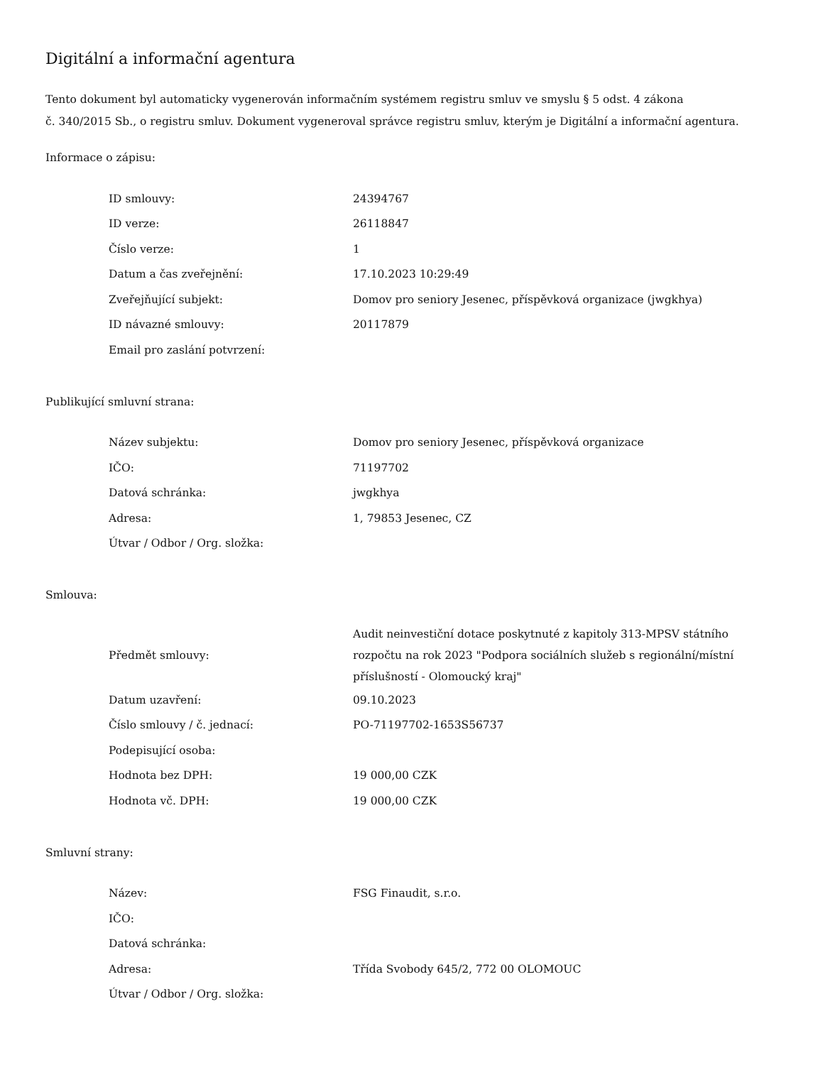Digitální a informační agentura
Tento dokument byl automaticky vygenerován informačním systémem registru smluv ve smyslu § 5 odst. 4 zákona
č. 340/2015 Sb., o registru smluv. Dokument vygeneroval správce registru smluv, kterým je Digitální a informační agentura.
Informace o zápisu:
| ID smlouvy: | 24394767 |
| ID verze: | 26118847 |
| Číslo verze: | 1 |
| Datum a čas zveřejnění: | 17.10.2023 10:29:49 |
| Zveřejňující subjekt: | Domov pro seniory Jesenec, příspěvková organizace (jwgkhya) |
| ID návazné smlouvy: | 20117879 |
| Email pro zaslání potvrzení: | |
Publikující smluvní strana:
| Název subjektu: | Domov pro seniory Jesenec, příspěvková organizace |
| IČO: | 71197702 |
| Datová schránka: | jwgkhya |
| Adresa: | 1, 79853 Jesenec, CZ |
| Útvar / Odbor / Org. složka: | |
Smlouva:
| Předmět smlouvy: | Audit neinvestiční dotace poskytnuté z kapitoly 313-MPSV státního rozpočtu na rok 2023 "Podpora sociálních služeb s regionální/místní příslušností - Olomoucký kraj" |
| Datum uzavření: | 09.10.2023 |
| Číslo smlouvy / č. jednací: | PO-71197702-1653S56737 |
| Podepisující osoba: | |
| Hodnota bez DPH: | 19 000,00 CZK |
| Hodnota vč. DPH: | 19 000,00 CZK |
Smluvní strany:
| Název: | FSG Finaudit, s.r.o. |
| IČO: | |
| Datová schránka: | |
| Adresa: | Třída Svobody 645/2, 772 00 OLOMOUC |
| Útvar / Odbor / Org. složka: | |